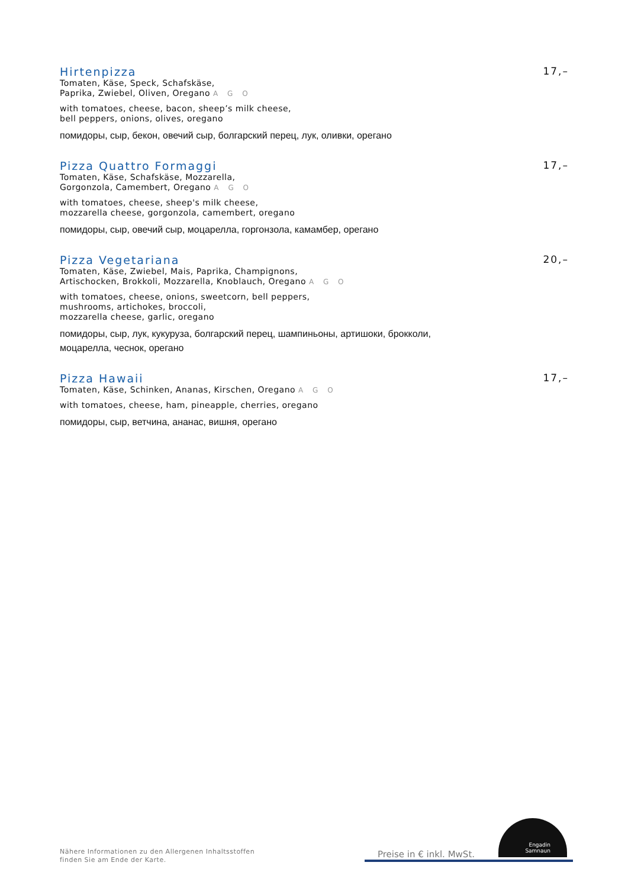Hirtenpizza 17,–
Tomaten, Käse, Speck, Schafskäse,
Paprika, Zwiebel, Oliven, Oregano A G O
with tomatoes, cheese, bacon, sheep’s milk cheese,
bell peppers, onions, olives, oregano
помидоры, сыр, бекон, овечий сыр, болгарский перец, лук, оливки, орегано
Pizza Quattro Formaggi 17,–
Tomaten, Käse, Schafskäse, Mozzarella,
Gorgonzola, Camembert, Oregano A G O
with tomatoes, cheese, sheep's milk cheese,
mozzarella cheese, gorgonzola, camembert, oregano
помидоры, сыр, овечий сыр, моцарелла, горгонзола, камамбер, орегано
Pizza Vegetariana 20,–
Tomaten, Käse, Zwiebel, Mais, Paprika, Champignons,
Artischocken, Brokkoli, Mozzarella, Knoblauch, Oregano A G O
with tomatoes, cheese, onions, sweetcorn, bell peppers,
mushrooms, artichokes, broccoli,
mozzarella cheese, garlic, oregano
помидоры, сыр, лук, кукуруза, болгарский перец, шампиньоны, артишоки, брокколи,
моцарелла, чеснок, орегано
Pizza Hawaii 17,–
Tomaten, Käse, Schinken, Ananas, Kirschen, Oregano A G O
with tomatoes, cheese, ham, pineapple, cherries, oregano
помидоры, сыр, ветчина, ананас, вишня, орегано
Nähere Informationen zu den Allergenen Inhaltsstoffen
finden Sie am Ende der Karte.
Preise in € inkl. MwSt.
Engadin
Samnaun